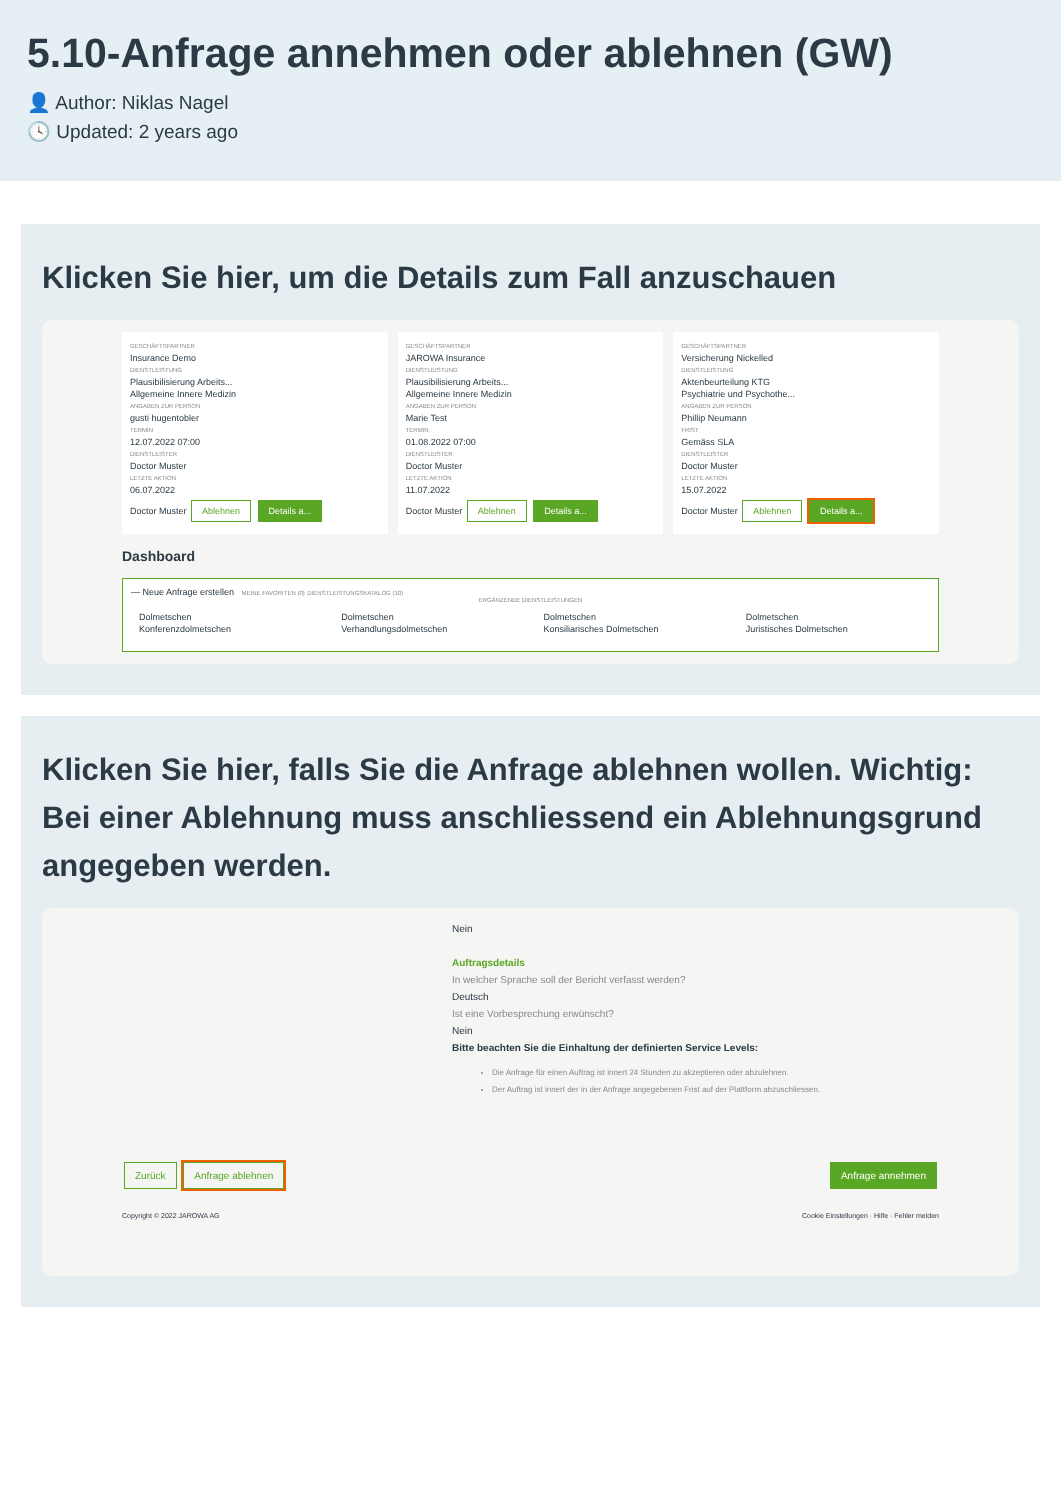5.10-Anfrage annehmen oder ablehnen (GW)
👤 Author: Niklas Nagel
🕓 Updated: 2 years ago
Klicken Sie hier, um die Details zum Fall anzuschauen
GESCHÄFTSPARTNER
Insurance Demo
DIENSTLEISTUNG
Plausibilisierung Arbeits...
Allgemeine Innere Medizin
ANGABEN ZUR PERSON
gusti hugentobler
TERMIN
12.07.2022 07:00
DIENSTLEISTER
Doctor Muster
LETZTE AKTION
06.07.2022
Doctor Muster Ablehnen Details a...
GESCHÄFTSPARTNER
JAROWA Insurance
DIENSTLEISTUNG
Plausibilisierung Arbeits...
Allgemeine Innere Medizin
ANGABEN ZUR PERSON
Marie Test
TERMIN
01.08.2022 07:00
DIENSTLEISTER
Doctor Muster
LETZTE AKTION
11.07.2022
Doctor Muster Ablehnen Details a...
GESCHÄFTSPARTNER
Versicherung Nickelled
DIENSTLEISTUNG
Aktenbeurteilung KTG
Psychiatrie und Psychothe...
ANGABEN ZUR PERSON
Phillip Neumann
FRIST
Gemäss SLA
DIENSTLEISTER
Doctor Muster
LETZTE AKTION
15.07.2022
Doctor Muster Ablehnen Details a...
Dashboard
— Neue Anfrage erstellen MEINE FAVORITEN (0) DIENSTLEISTUNGSKATALOG (10)
ERGÄNZENDE DIENSTLEISTUNGEN
Dolmetschen
Konferenzdolmetschen
Dolmetschen
Verhandlungsdolmetschen
Dolmetschen
Konsiliarisches Dolmetschen
Dolmetschen
Juristisches Dolmetschen
Klicken Sie hier, falls Sie die Anfrage ablehnen wollen. Wichtig: Bei einer Ablehnung muss anschliessend ein Ablehnungsgrund angegeben werden.
Nein
Auftragsdetails
In welcher Sprache soll der Bericht verfasst werden?
Deutsch
Ist eine Vorbesprechung erwünscht?
Nein
Bitte beachten Sie die Einhaltung der definierten Service Levels:
Die Anfrage für einen Auftrag ist innert 24 Stunden zu akzeptieren oder abzulehnen.
Der Auftrag ist innert der in der Anfrage angegebenen Frist auf der Plattform abzuschliessen.
Zurück Anfrage ablehnen Anfrage annehmen
Copyright © 2022 JAROWA AG Cookie Einstellungen · Hilfe · Fehler melden